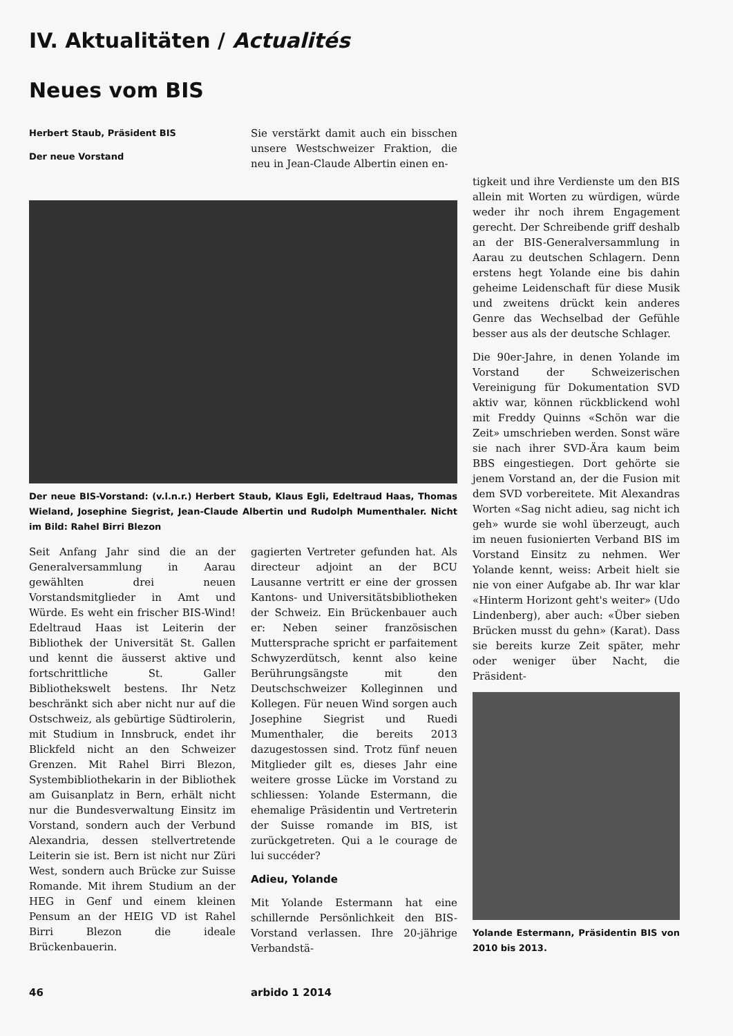IV. Aktualitäten / Actualités
Neues vom BIS
Herbert Staub, Präsident BIS
Der neue Vorstand
Sie verstärkt damit auch ein bisschen unsere Westschweizer Fraktion, die neu in Jean-Claude Albertin einen en-
Der neue BIS-Vorstand: (v.l.n.r.) Herbert Staub, Klaus Egli, Edeltraud Haas, Thomas Wieland, Josephine Siegrist, Jean-Claude Albertin und Rudolph Mumenthaler. Nicht im Bild: Rahel Birri Blezon
Seit Anfang Jahr sind die an der Generalversammlung in Aarau gewählten drei neuen Vorstandsmitglieder in Amt und Würde. Es weht ein frischer BIS-Wind! Edeltraud Haas ist Leiterin der Bibliothek der Universität St. Gallen und kennt die äusserst aktive und fortschrittliche St. Galler Bibliothekswelt bestens. Ihr Netz beschränkt sich aber nicht nur auf die Ostschweiz, als gebürtige Südtirolerin, mit Studium in Innsbruck, endet ihr Blickfeld nicht an den Schweizer Grenzen. Mit Rahel Birri Blezon, Systembibliothekarin in der Bibliothek am Guisanplatz in Bern, erhält nicht nur die Bundesverwaltung Einsitz im Vorstand, sondern auch der Verbund Alexandria, dessen stellvertretende Leiterin sie ist. Bern ist nicht nur Züri West, sondern auch Brücke zur Suisse Romande. Mit ihrem Studium an der HEG in Genf und einem kleinen Pensum an der HEIG VD ist Rahel Birri Blezon die ideale Brückenbauerin.
gagierten Vertreter gefunden hat. Als directeur adjoint an der BCU Lausanne vertritt er eine der grossen Kantons- und Universitätsbibliotheken der Schweiz. Ein Brückenbauer auch er: Neben seiner französischen Muttersprache spricht er parfaitement Schwyzerdütsch, kennt also keine Berührungsängste mit den Deutschschweizer Kolleginnen und Kollegen. Für neuen Wind sorgen auch Josephine Siegrist und Ruedi Mumenthaler, die bereits 2013 dazugestossen sind. Trotz fünf neuen Mitglieder gilt es, dieses Jahr eine weitere grosse Lücke im Vorstand zu schliessen: Yolande Estermann, die ehemalige Präsidentin und Vertreterin der Suisse romande im BIS, ist zurückgetreten. Qui a le courage de lui succéder?
Adieu, Yolande
Mit Yolande Estermann hat eine schillernde Persönlichkeit den BIS-Vorstand verlassen. Ihre 20-jährige Verbandstä-
tigkeit und ihre Verdienste um den BIS allein mit Worten zu würdigen, würde weder ihr noch ihrem Engagement gerecht. Der Schreibende griff deshalb an der BIS-Generalversammlung in Aarau zu deutschen Schlagern. Denn erstens hegt Yolande eine bis dahin geheime Leidenschaft für diese Musik und zweitens drückt kein anderes Genre das Wechselbad der Gefühle besser aus als der deutsche Schlager.
Die 90er-Jahre, in denen Yolande im Vorstand der Schweizerischen Vereinigung für Dokumentation SVD aktiv war, können rückblickend wohl mit Freddy Quinns «Schön war die Zeit» umschrieben werden. Sonst wäre sie nach ihrer SVD-Ära kaum beim BBS eingestiegen. Dort gehörte sie jenem Vorstand an, der die Fusion mit dem SVD vorbereitete. Mit Alexandras Worten «Sag nicht adieu, sag nicht ich geh» wurde sie wohl überzeugt, auch im neuen fusionierten Verband BIS im Vorstand Einsitz zu nehmen. Wer Yolande kennt, weiss: Arbeit hielt sie nie von einer Aufgabe ab. Ihr war klar «Hinterm Horizont geht's weiter» (Udo Lindenberg), aber auch: «Über sieben Brücken musst du gehn» (Karat). Dass sie bereits kurze Zeit später, mehr oder weniger über Nacht, die Präsident-
Yolande Estermann, Präsidentin BIS von 2010 bis 2013.
46 arbido 1 2014